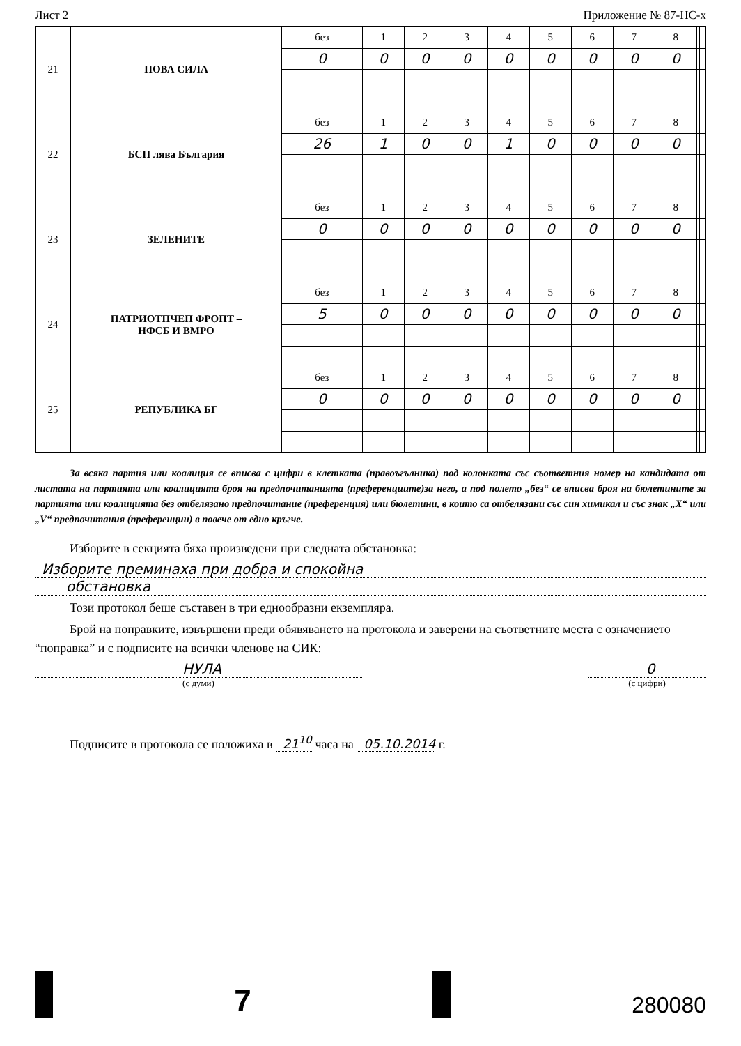Лист 2 Приложение № 87-НС-х
| 21 | ПОВА СИЛА | без | 1 | 2 | 3 | 4 | 5 | 6 | 7 | 8 | | | |
| | | 0 | 0 | 0 | 0 | 0 | 0 | 0 | 0 | 0 | | | |
| 22 | БСП лява България | без | 1 | 2 | 3 | 4 | 5 | 6 | 7 | 8 | | | |
| | | 26 | 1 | 0 | 0 | 1 | 0 | 0 | 0 | 0 | | | |
| 23 | ЗЕЛЕНИТЕ | без | 1 | 2 | 3 | 4 | 5 | 6 | 7 | 8 | | | |
| | | 0 | 0 | 0 | 0 | 0 | 0 | 0 | 0 | 0 | | | |
| 24 | ПАТРИОТПЧЕП ФРОПТ – НФСБ И ВМРО | без | 1 | 2 | 3 | 4 | 5 | 6 | 7 | 8 | | | |
| | | 5 | 0 | 0 | 0 | 0 | 0 | 0 | 0 | 0 | | | |
| 25 | РЕПУБЛИКА БГ | без | 1 | 2 | 3 | 4 | 5 | 6 | 7 | 8 | | | |
| | | 0 | 0 | 0 | 0 | 0 | 0 | 0 | 0 | 0 | | | |
За всяка партия или коалиция се вписва с цифри в клетката (правоъгълника) под колонката със съответния номер на кандидата от листата на партията или коалицията броя на предпочитанията (преференциите)за него, а под полето „без“ се вписва броя на бюлетините за партията или коалицията без отбелязано предпочитание (преференция) или бюлетини, в които са отбелязани със син химикал и със знак „X“ или „V“ предпочитания (преференции) в повече от едно кръгче.
Изборите в секцията бяха произведени при следната обстановка:
Изборите преминаха при добра и спокойна
обстановка
Този протокол беше съставен в три еднообразни екземпляра.
Брой на поправките, извършени преди обявяването на протокола и заверени на съответните места с означението “поправка” и с подписите на всички членове на СИК:
НУЛА
(с думи)
0
(с цифри)
Подписите в протокола се положиха в 21<sup>10</sup> часа на 05.10.2014 г.
7
280080